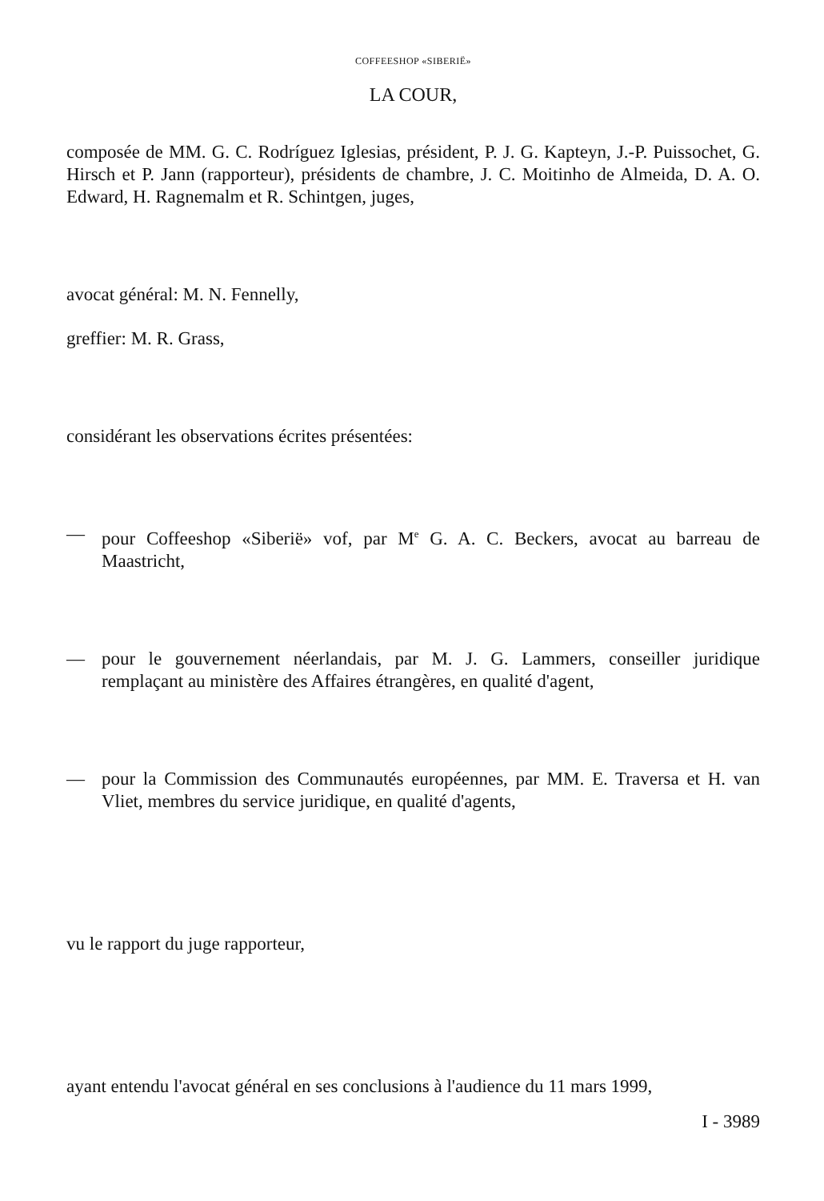COFFEESHOP «SIBERIË»
LA COUR,
composée de MM. G. C. Rodríguez Iglesias, président, P. J. G. Kapteyn, J.-P. Puissochet, G. Hirsch et P. Jann (rapporteur), présidents de chambre, J. C. Moitinho de Almeida, D. A. O. Edward, H. Ragnemalm et R. Schintgen, juges,
avocat général: M. N. Fennelly,
greffier: M. R. Grass,
considérant les observations écrites présentées:
— pour Coffeeshop «Siberië» vof, par M<sup>e</sup> G. A. C. Beckers, avocat au barreau de Maastricht,
— pour le gouvernement néerlandais, par M. J. G. Lammers, conseiller juridique remplaçant au ministère des Affaires étrangères, en qualité d'agent,
— pour la Commission des Communautés européennes, par MM. E. Traversa et H. van Vliet, membres du service juridique, en qualité d'agents,
vu le rapport du juge rapporteur,
ayant entendu l'avocat général en ses conclusions à l'audience du 11 mars 1999,
I - 3989